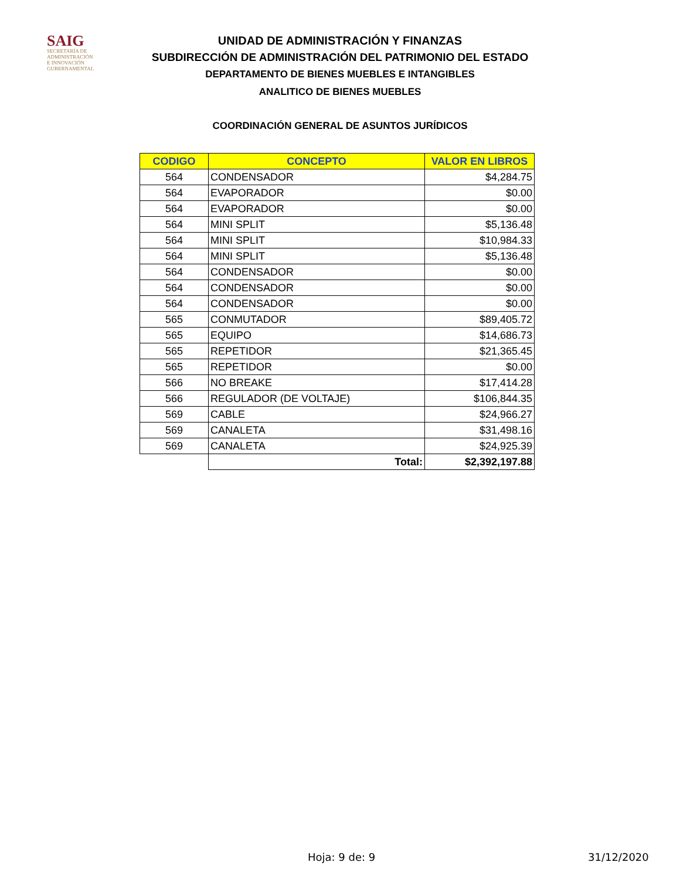SAIG
SECRETARÍA DE ADMINISTRACIÓN
E INNOVACIÓN GUBERNAMENTAL
UNIDAD DE ADMINISTRACIÓN Y FINANZAS
SUBDIRECCIÓN DE ADMINISTRACIÓN DEL PATRIMONIO DEL ESTADO
DEPARTAMENTO DE BIENES MUEBLES E INTANGIBLES
ANALITICO DE BIENES MUEBLES
COORDINACIÓN GENERAL DE ASUNTOS JURÍDICOS
| CODIGO | CONCEPTO | VALOR EN LIBROS |
| --- | --- | --- |
| 564 | CONDENSADOR | $4,284.75 |
| 564 | EVAPORADOR | $0.00 |
| 564 | EVAPORADOR | $0.00 |
| 564 | MINI SPLIT | $5,136.48 |
| 564 | MINI SPLIT | $10,984.33 |
| 564 | MINI SPLIT | $5,136.48 |
| 564 | CONDENSADOR | $0.00 |
| 564 | CONDENSADOR | $0.00 |
| 564 | CONDENSADOR | $0.00 |
| 565 | CONMUTADOR | $89,405.72 |
| 565 | EQUIPO | $14,686.73 |
| 565 | REPETIDOR | $21,365.45 |
| 565 | REPETIDOR | $0.00 |
| 566 | NO BREAKE | $17,414.28 |
| 566 | REGULADOR (DE VOLTAJE) | $106,844.35 |
| 569 | CABLE | $24,966.27 |
| 569 | CANALETA | $31,498.16 |
| 569 | CANALETA | $24,925.39 |
| | Total: | $2,392,197.88 |
Hoja: 9 de: 9 31/12/2020